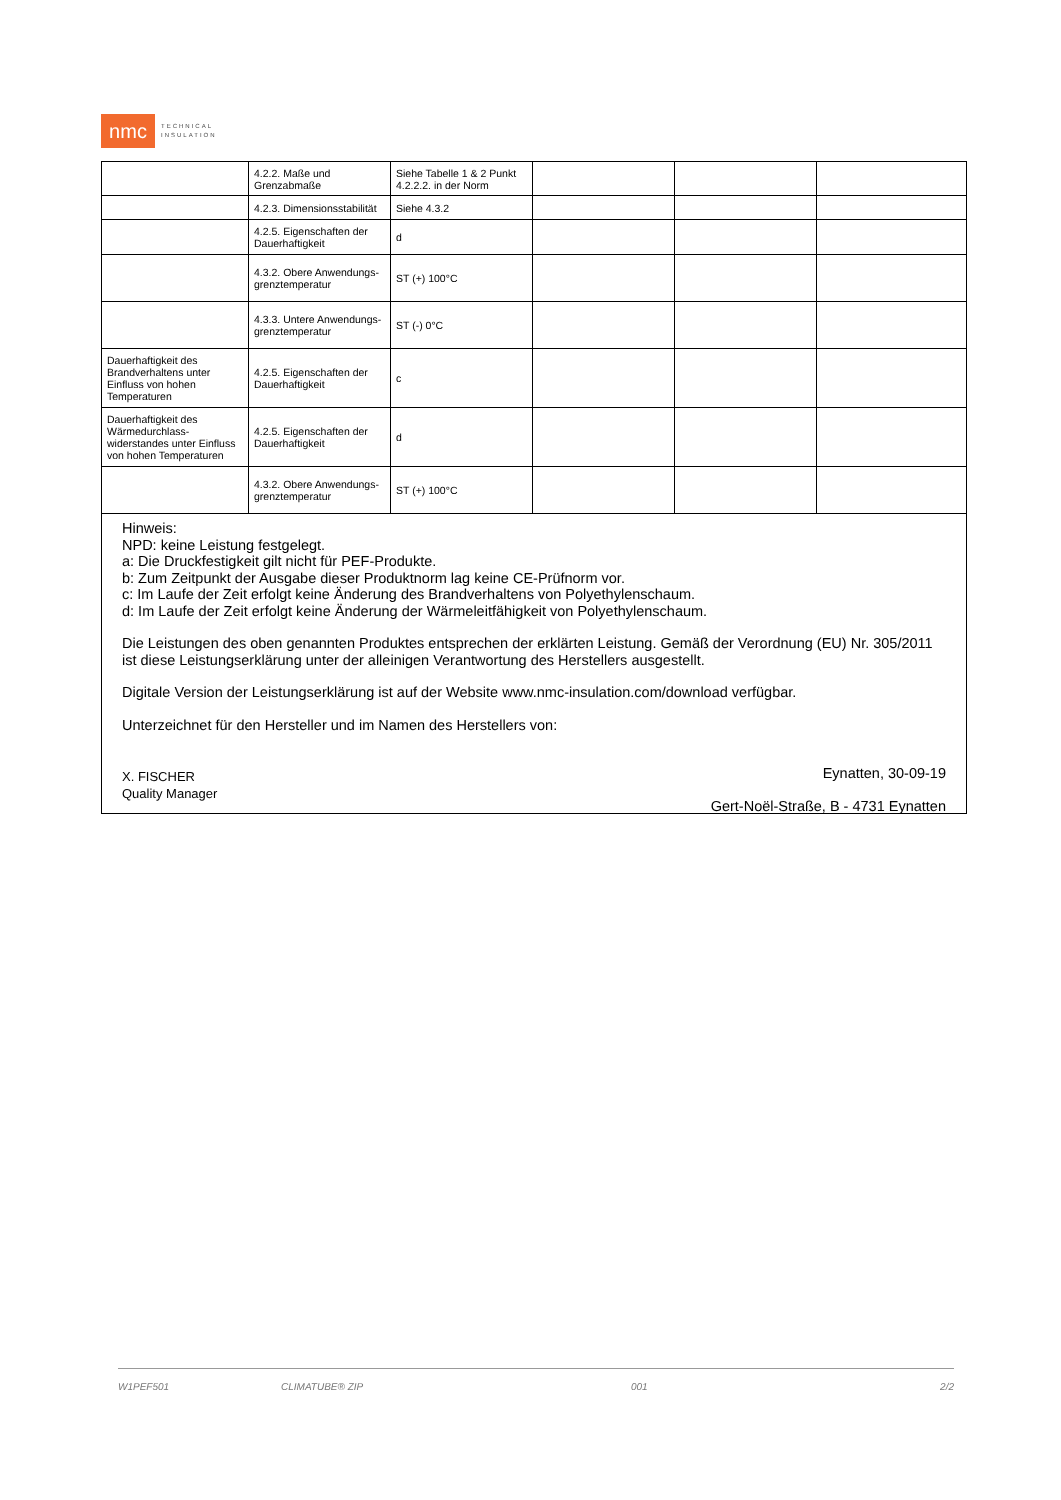nmc
TECHNICAL
INSULATION
| | 4.2.2. Maße und Grenzabmaße | Siehe Tabelle 1 & 2 Punkt 4.2.2.2. in der Norm | | | |
| | 4.2.3. Dimensionsstabilität | Siehe 4.3.2 | | | |
| | 4.2.5. Eigenschaften der Dauerhaftigkeit | d | | | |
| | 4.3.2. Obere Anwendungs-grenztemperatur | ST (+) 100°C | | | |
| | 4.3.3. Untere Anwendungs-grenztemperatur | ST (-) 0°C | | | |
| Dauerhaftigkeit des Brandverhaltens unter Einfluss von hohen Temperaturen | 4.2.5. Eigenschaften der Dauerhaftigkeit | c | | | |
| Dauerhaftigkeit des Wärmedurchlass-widerstandes unter Einfluss von hohen Temperaturen | 4.2.5. Eigenschaften der Dauerhaftigkeit | d | | | |
| | 4.3.2. Obere Anwendungs-grenztemperatur | ST (+) 100°C | | | |
Hinweis:
NPD: keine Leistung festgelegt.
a: Die Druckfestigkeit gilt nicht für PEF-Produkte.
b: Zum Zeitpunkt der Ausgabe dieser Produktnorm lag keine CE-Prüfnorm vor.
c: Im Laufe der Zeit erfolgt keine Änderung des Brandverhaltens von Polyethylenschaum.
d: Im Laufe der Zeit erfolgt keine Änderung der Wärmeleitfähigkeit von Polyethylenschaum.
Die Leistungen des oben genannten Produktes entsprechen der erklärten Leistung. Gemäß der Verordnung (EU) Nr. 305/2011 ist diese Leistungserklärung unter der alleinigen Verantwortung des Herstellers ausgestellt.
Digitale Version der Leistungserklärung ist auf der Website www.nmc-insulation.com/download verfügbar.
Unterzeichnet für den Hersteller und im Namen des Herstellers von:
X. FISCHER
Quality Manager
Eynatten, 30-09-19
Gert-Noël-Straße, B - 4731 Eynatten
W1PEF501 CLIMATUBE® ZIP 001 2/2